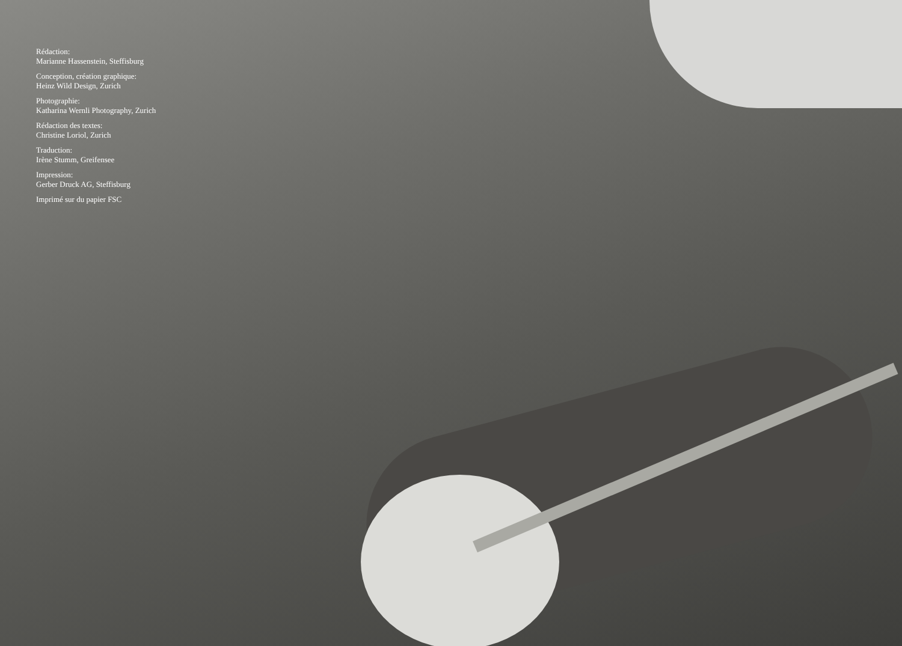Rédaction:
Marianne Hassenstein, Steffisburg
Conception, création graphique:
Heinz Wild Design, Zurich
Photographie:
Katharina Wernli Photography, Zurich
Rédaction des textes:
Christine Loriol, Zurich
Traduction:
Irène Stumm, Greifensee
Impression:
Gerber Druck AG, Steffisburg
Imprimé sur du papier FSC